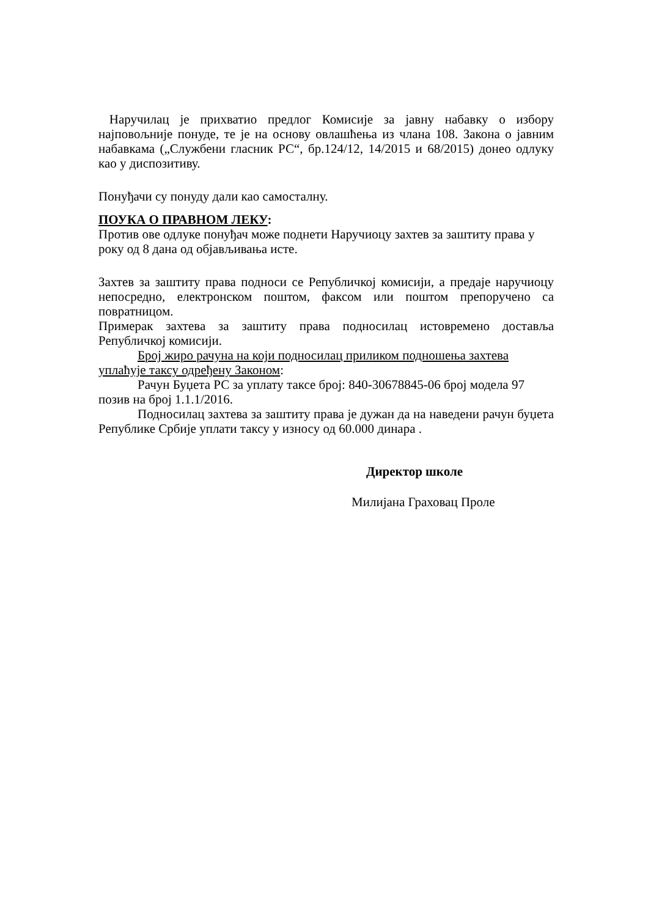Наручилац је прихватио предлог Комисије за јавну набавку о избору најповољније понуде, те је на основу овлашћења из члана 108. Закона о јавним набавкама („Службени гласник РС“, бр.124/12, 14/2015 и 68/2015) донео одлуку као у диспозитиву.
Понуђачи су понуду дали као самосталну.
ПОУКА О ПРАВНОМ ЛЕКУ:
Против ове одлуке понуђач може поднети Наручиоцу захтев за заштиту права у року од 8 дана од објављивања исте.
Захтев за заштиту права подноси се Републичкој комисији, а предаје наручиоцу непосредно, електронском поштом, факсом или поштом препоручено са повратницом.
Примерак захтева за заштиту права подносилац истовремено доставља Републичкој комисији.
Број жиро рачуна на који подносилац приликом подношења захтева уплаћује таксу одређену Законом:
Рачун Буџета РС за уплату таксе број: 840-30678845-06 број модела 97 позив на број 1.1.1/2016.
Подносилац захтева за заштиту права је дужан да на наведени рачун буџета Републике Србије уплати таксу у износу од 60.000 динара .
Директор школе
Милијана Граховац Проле